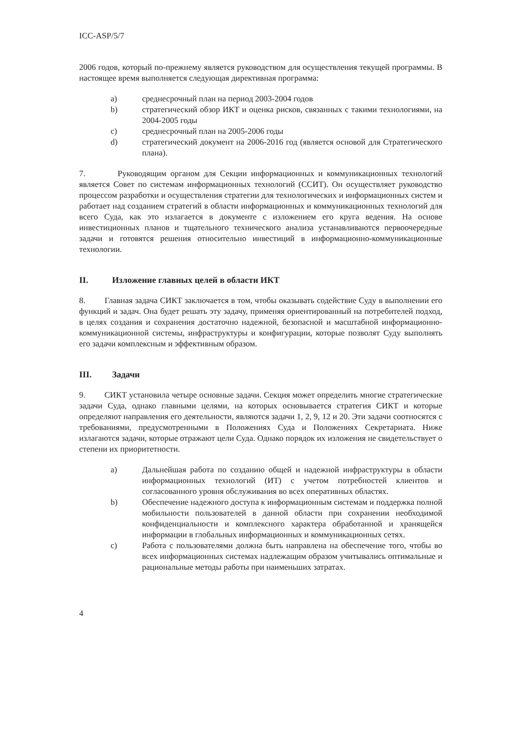ICC-ASP/5/7
2006 годов, который по-прежнему является руководством для осуществления текущей программы. В настоящее время выполняется следующая директивная программа:
a) среднесрочный план на период 2003-2004 годов
b) стратегический обзор ИКТ и оценка рисков, связанных с такими технологиями, на 2004-2005 годы
c) среднесрочный план на 2005-2006 годы
d) стратегический документ на 2006-2016 год (является основой для Стратегического плана).
7. Руководящим органом для Секции информационных и коммуникационных технологий является Совет по системам информационных технологий (ССИТ). Он осуществляет руководство процессом разработки и осуществления стратегии для технологических и информационных систем и работает над созданием стратегий в области информационных и коммуникационных технологий для всего Суда, как это излагается в документе с изложением его круга ведения. На основе инвестиционных планов и тщательного технического анализа устанавливаются первоочередные задачи и готовятся решения относительно инвестиций в информационно-коммуникационные технологии.
II. Изложение главных целей в области ИКТ
8. Главная задача СИКТ заключается в том, чтобы оказывать содействие Суду в выполнении его функций и задач. Она будет решать эту задачу, применяя ориентированный на потребителей подход, в целях создания и сохранения достаточно надежной, безопасной и масштабной информационно-коммуникационной системы, инфраструктуры и конфигурации, которые позволят Суду выполнять его задачи комплексным и эффективным образом.
III. Задачи
9. СИКТ установила четыре основные задачи. Секция может определить многие стратегические задачи Суда, однако главными целями, на которых основывается стратегия СИКТ и которые определяют направления его деятельности, являются задачи 1, 2, 9, 12 и 20. Эти задачи соотносятся с требованиями, предусмотренными в Положениях Суда и Положениях Секретариата. Ниже излагаются задачи, которые отражают цели Суда. Однако порядок их изложения не свидетельствует о степени их приоритетности.
a) Дальнейшая работа по созданию общей и надежной инфраструктуры в области информационных технологий (ИТ) с учетом потребностей клиентов и согласованного уровня обслуживания во всех оперативных областях.
b) Обеспечение надежного доступа к информационным системам и поддержка полной мобильности пользователей в данной области при сохранении необходимой конфиденциальности и комплексного характера обработанной и хранящейся информации в глобальных информационных и коммуникационных сетях.
c) Работа с пользователями должна быть направлена на обеспечение того, чтобы во всех информационных системах надлежащим образом учитывались оптимальные и рациональные методы работы при наименьших затратах.
4